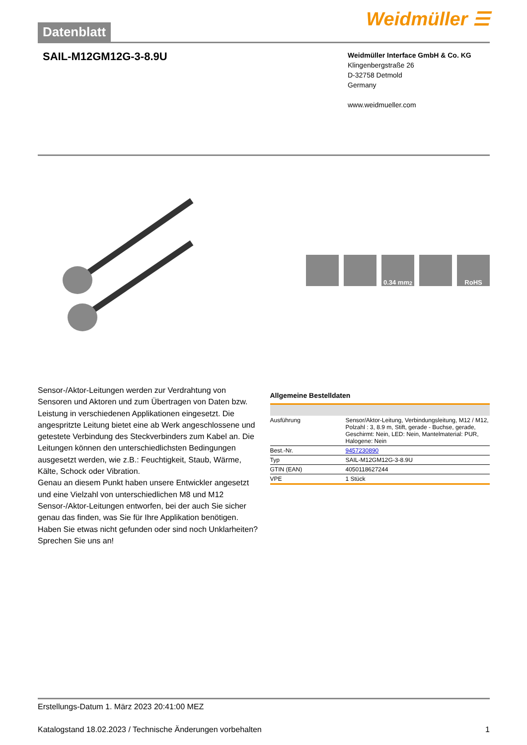Datenblatt
Weidmüller ☰
SAIL-M12GM12G-3-8.9U
Weidmüller Interface GmbH & Co. KG
Klingenbergstraße 26
D-32758 Detmold
Germany
www.weidmueller.com
0.34 mm<sup>2</sup> RoHS
Sensor-/Aktor-Leitungen werden zur Verdrahtung von Sensoren und Aktoren und zum Übertragen von Daten bzw. Leistung in verschiedenen Applikationen eingesetzt. Die angespritzte Leitung bietet eine ab Werk angeschlossene und getestete Verbindung des Steckverbinders zum Kabel an. Die Leitungen können den unterschiedlichsten Bedingungen ausgesetzt werden, wie z.B.: Feuchtigkeit, Staub, Wärme, Kälte, Schock oder Vibration.
Genau an diesem Punkt haben unsere Entwickler angesetzt und eine Vielzahl von unterschiedlichen M8 und M12 Sensor-/Aktor-Leitungen entworfen, bei der auch Sie sicher genau das finden, was Sie für Ihre Applikation benötigen.
Haben Sie etwas nicht gefunden oder sind noch Unklarheiten? Sprechen Sie uns an!
Allgemeine Bestelldaten
| Ausführung | Sensor/Aktor-Leitung, Verbindungsleitung, M12 / M12, Polzahl : 3, 8.9 m, Stift, gerade - Buchse, gerade, Geschirmt: Nein, LED: Nein, Mantelmaterial: PUR, Halogene: Nein |
| Best.-Nr. | 9457230890 |
| Typ | SAIL-M12GM12G-3-8.9U |
| GTIN (EAN) | 4050118627244 |
| VPE | 1 Stück |
Erstellungs-Datum 1. März 2023 20:41:00 MEZ
Katalogstand 18.02.2023 / Technische Änderungen vorbehalten 1